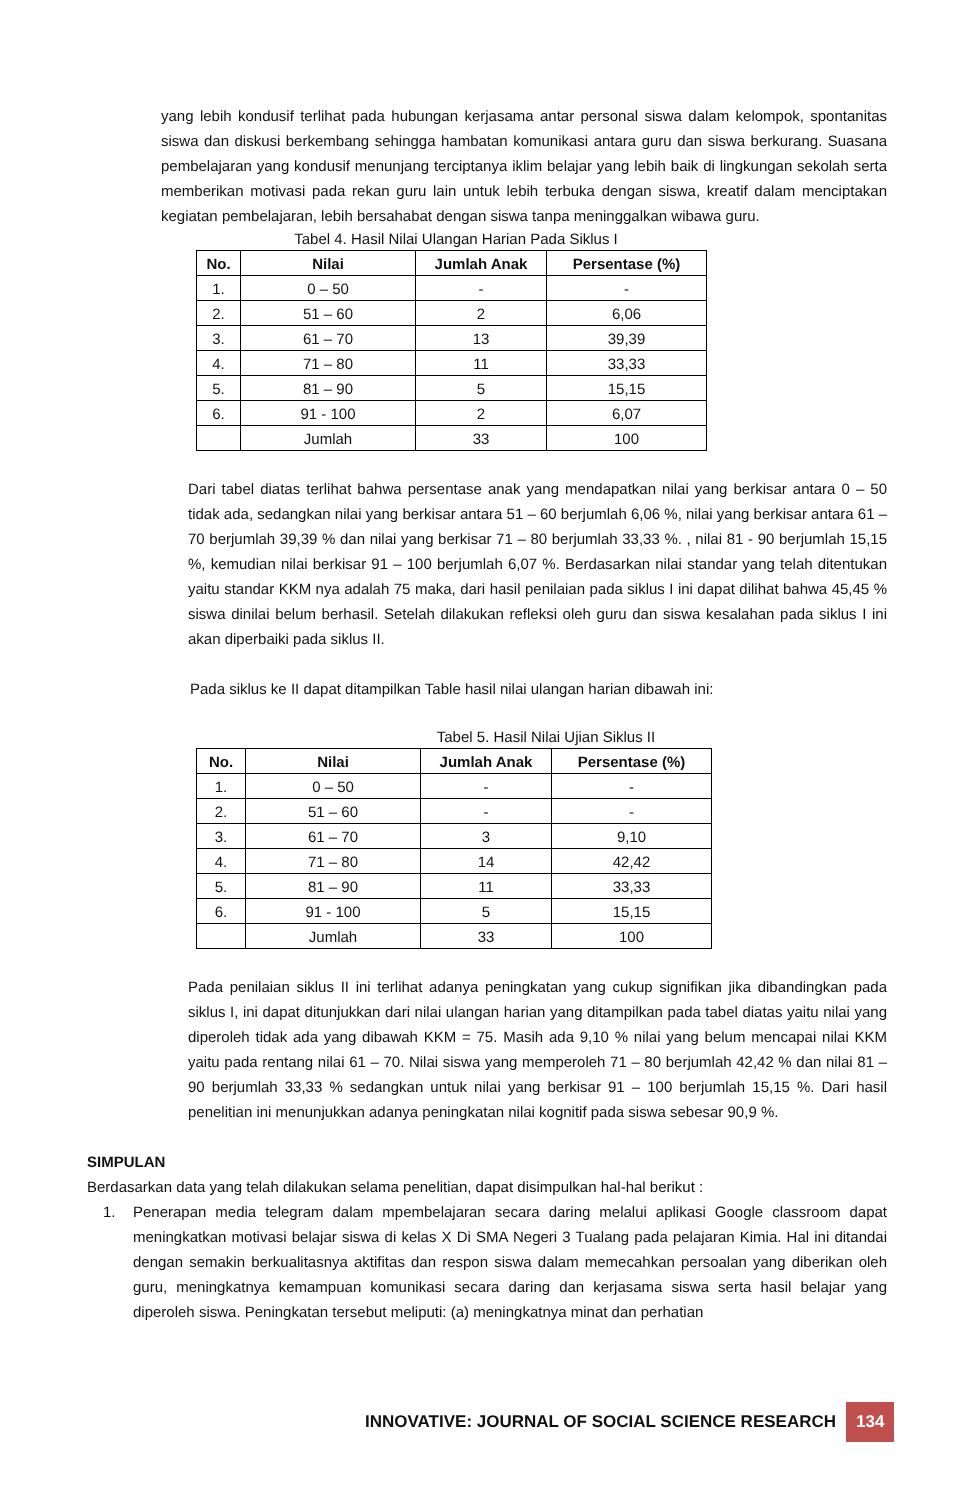yang lebih kondusif terlihat pada hubungan kerjasama antar personal siswa dalam kelompok, spontanitas siswa dan diskusi berkembang sehingga hambatan komunikasi antara guru dan siswa berkurang. Suasana pembelajaran yang kondusif menunjang terciptanya iklim belajar yang lebih baik di lingkungan sekolah serta memberikan motivasi pada rekan guru lain untuk lebih terbuka dengan siswa, kreatif dalam menciptakan kegiatan pembelajaran, lebih bersahabat dengan siswa tanpa meninggalkan wibawa guru.
Tabel 4. Hasil Nilai Ulangan Harian Pada Siklus I
| No. | Nilai | Jumlah Anak | Persentase (%) |
| --- | --- | --- | --- |
| 1. | 0 – 50 | - | - |
| 2. | 51 – 60 | 2 | 6,06 |
| 3. | 61 – 70 | 13 | 39,39 |
| 4. | 71 – 80 | 11 | 33,33 |
| 5. | 81 – 90 | 5 | 15,15 |
| 6. | 91 - 100 | 2 | 6,07 |
| | Jumlah | 33 | 100 |
Dari tabel diatas terlihat bahwa persentase anak yang mendapatkan nilai yang berkisar antara 0 – 50 tidak ada, sedangkan nilai yang berkisar antara 51 – 60 berjumlah 6,06 %, nilai yang berkisar antara 61 – 70 berjumlah 39,39 % dan nilai yang berkisar 71 – 80 berjumlah 33,33 %. , nilai 81 - 90 berjumlah 15,15 %, kemudian nilai berkisar 91 – 100 berjumlah 6,07 %. Berdasarkan nilai standar yang telah ditentukan yaitu standar KKM nya adalah 75 maka, dari hasil penilaian pada siklus I ini dapat dilihat bahwa 45,45 % siswa dinilai belum berhasil. Setelah dilakukan refleksi oleh guru dan siswa kesalahan pada siklus I ini akan diperbaiki pada siklus II.
Pada siklus ke II dapat ditampilkan Table hasil nilai ulangan harian dibawah ini:
Tabel 5. Hasil Nilai Ujian Siklus II
| No. | Nilai | Jumlah Anak | Persentase (%) |
| --- | --- | --- | --- |
| 1. | 0 – 50 | - | - |
| 2. | 51 – 60 | - | - |
| 3. | 61 – 70 | 3 | 9,10 |
| 4. | 71 – 80 | 14 | 42,42 |
| 5. | 81 – 90 | 11 | 33,33 |
| 6. | 91 - 100 | 5 | 15,15 |
| | Jumlah | 33 | 100 |
Pada penilaian siklus II ini terlihat adanya peningkatan yang cukup signifikan jika dibandingkan pada siklus I, ini dapat ditunjukkan dari nilai ulangan harian yang ditampilkan pada tabel diatas yaitu nilai yang diperoleh tidak ada yang dibawah KKM = 75. Masih ada 9,10 % nilai yang belum mencapai nilai KKM yaitu pada rentang nilai 61 – 70. Nilai siswa yang memperoleh 71 – 80 berjumlah 42,42 % dan nilai 81 – 90 berjumlah 33,33 % sedangkan untuk nilai yang berkisar 91 – 100 berjumlah 15,15 %. Dari hasil penelitian ini menunjukkan adanya peningkatan nilai kognitif pada siswa sebesar 90,9 %.
SIMPULAN
Berdasarkan data yang telah dilakukan selama penelitian, dapat disimpulkan hal-hal berikut :
1. Penerapan media telegram dalam mpembelajaran secara daring melalui aplikasi Google classroom dapat meningkatkan motivasi belajar siswa di kelas X Di SMA Negeri 3 Tualang pada pelajaran Kimia. Hal ini ditandai dengan semakin berkualitasnya aktifitas dan respon siswa dalam memecahkan persoalan yang diberikan oleh guru, meningkatnya kemampuan komunikasi secara daring dan kerjasama siswa serta hasil belajar yang diperoleh siswa. Peningkatan tersebut meliputi: (a) meningkatnya minat dan perhatian
INNOVATIVE: JOURNAL OF SOCIAL SCIENCE RESEARCH 134